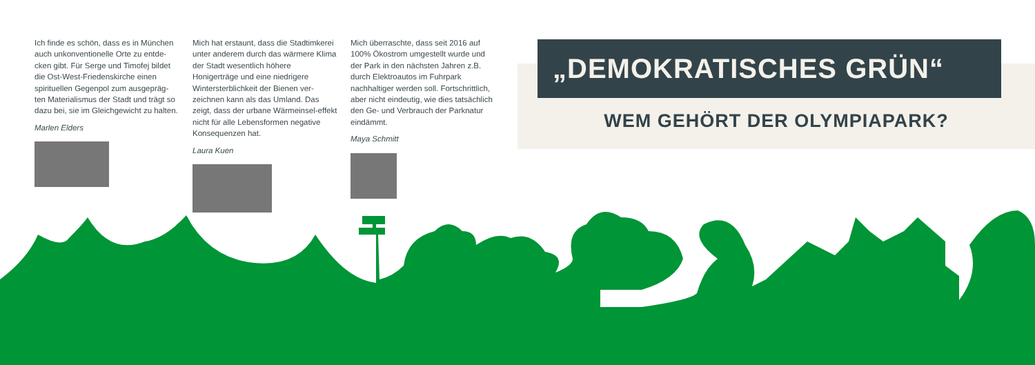Ich finde es schön, dass es in München auch unkonventionelle Orte zu entde-cken gibt. Für Serge und Timofej bildet die Ost-West-Friedenskirche einen spirituellen Gegenpol zum ausgepräg-ten Materialismus der Stadt und trägt so dazu bei, sie im Gleichgewicht zu halten.
Marlen Elders
Mich hat erstaunt, dass die Stadtimkerei unter anderem durch das wärmere Klima der Stadt wesentlich höhere Honigerträge und eine niedrigere Wintersterblichkeit der Bienen ver-zeichnen kann als das Umland. Das zeigt, dass der urbane Wärmeinsel-effekt nicht für alle Lebensformen negative Konsequenzen hat.
Laura Kuen
Mich überraschte, dass seit 2016 auf 100% Ökostrom umgestellt wurde und der Park in den nächsten Jahren z.B. durch Elektroautos im Fuhrpark nachhaltiger werden soll. Fortschrittlich, aber nicht eindeutig, wie dies tatsächlich den Ge- und Verbrauch der Parknatur eindämmt.
Maya Schmitt
„DEMOKRATISCHES GRÜN“
WEM GEHÖRT DER OLYMPIAPARK?